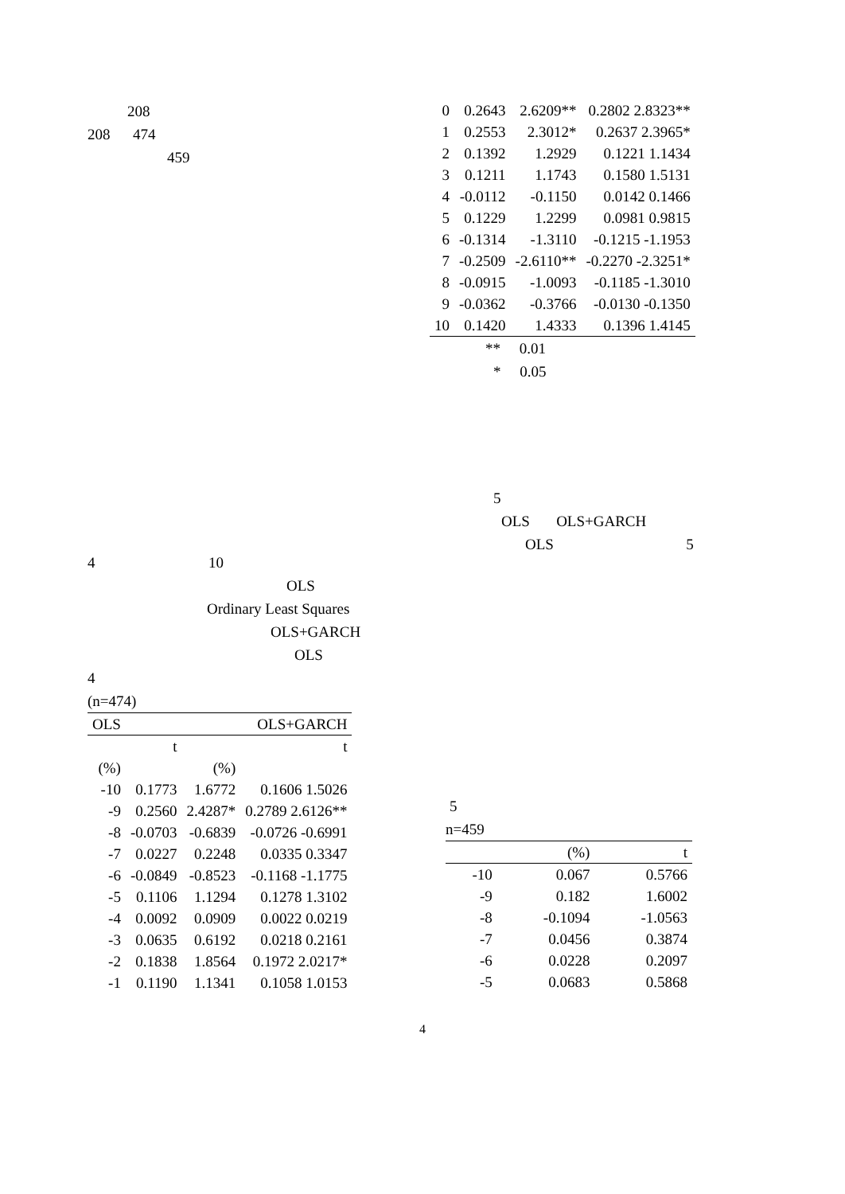208
208 474
459
4 10
OLS
Ordinary Least Squares
OLS+GARCH
OLS
4
(n=474)
| OLS | | OLS+GARCH | |
| --- | --- | --- | --- |
| | t | | t |
| (%) | | (%) | |
| -10 | 0.1773 | 1.6772 | 0.1606 1.5026 |
| -9 | 0.2560 | 2.4287* | 0.2789 2.6126** |
| -8 | -0.0703 | -0.6839 | -0.0726 -0.6991 |
| -7 | 0.0227 | 0.2248 | 0.0335 0.3347 |
| -6 | -0.0849 | -0.8523 | -0.1168 -1.1775 |
| -5 | 0.1106 | 1.1294 | 0.1278 1.3102 |
| -4 | 0.0092 | 0.0909 | 0.0022 0.0219 |
| -3 | 0.0635 | 0.6192 | 0.0218 0.2161 |
| -2 | 0.1838 | 1.8564 | 0.1972 2.0217* |
| -1 | 0.1190 | 1.1341 | 0.1058 1.0153 |
| 0 | 0.2643 | 2.6209** | 0.2802 2.8323** |
| 1 | 0.2553 | 2.3012* | 0.2637 2.3965* |
| 2 | 0.1392 | 1.2929 | 0.1221 1.1434 |
| 3 | 0.1211 | 1.1743 | 0.1580 1.5131 |
| 4 | -0.0112 | -0.1150 | 0.0142 0.1466 |
| 5 | 0.1229 | 1.2299 | 0.0981 0.9815 |
| 6 | -0.1314 | -1.3110 | -0.1215 -1.1953 |
| 7 | -0.2509 | -2.6110** | -0.2270 -2.3251* |
| 8 | -0.0915 | -1.0093 | -0.1185 -1.3010 |
| 9 | -0.0362 | -0.3766 | -0.0130 -0.1350 |
| 10 | 0.1420 | 1.4333 | 0.1396 1.4145 |
** 0.01
* 0.05
5
OLS OLS+GARCH
OLS 5
5
n=459
| | (%) | t |
| --- | --- | --- |
| -10 | 0.067 | 0.5766 |
| -9 | 0.182 | 1.6002 |
| -8 | -0.1094 | -1.0563 |
| -7 | 0.0456 | 0.3874 |
| -6 | 0.0228 | 0.2097 |
| -5 | 0.0683 | 0.5868 |
4